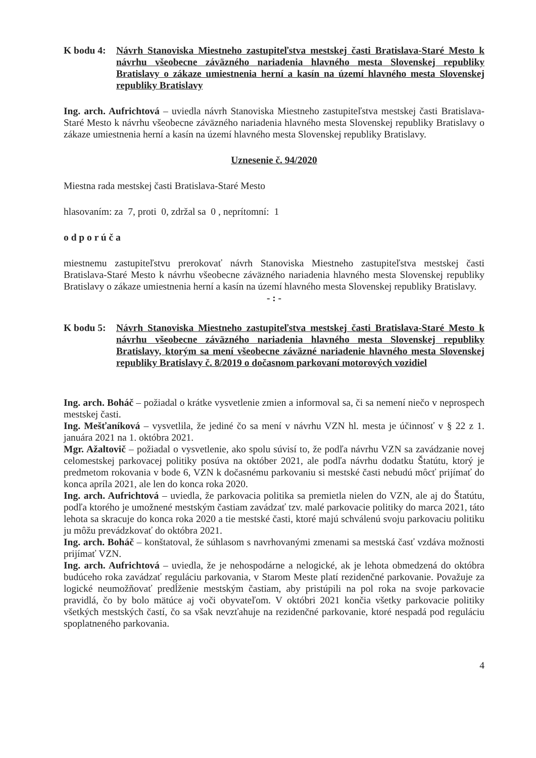K bodu 4:
Návrh Stanoviska Miestneho zastupiteľstva mestskej časti Bratislava-Staré Mesto k návrhu všeobecne záväzného nariadenia hlavného mesta Slovenskej republiky Bratislavy o zákaze umiestnenia herní a kasín na území hlavného mesta Slovenskej republiky Bratislavy
Ing. arch. Aufrichtová – uviedla návrh Stanoviska Miestneho zastupiteľstva mestskej časti Bratislava-Staré Mesto k návrhu všeobecne záväzného nariadenia hlavného mesta Slovenskej republiky Bratislavy o zákaze umiestnenia herní a kasín na území hlavného mesta Slovenskej republiky Bratislavy.
Uznesenie č. 94/2020
Miestna rada mestskej časti Bratislava-Staré Mesto
hlasovaním: za 7, proti 0, zdržal sa 0 , neprítomní: 1
o d p o r ú č a
miestnemu zastupiteľstvu prerokovať návrh Stanoviska Miestneho zastupiteľstva mestskej časti Bratislava-Staré Mesto k návrhu všeobecne záväzného nariadenia hlavného mesta Slovenskej republiky Bratislavy o zákaze umiestnenia herní a kasín na území hlavného mesta Slovenskej republiky Bratislavy.
- : -
K bodu 5:
Návrh Stanoviska Miestneho zastupiteľstva mestskej časti Bratislava-Staré Mesto k návrhu všeobecne záväzného nariadenia hlavného mesta Slovenskej republiky Bratislavy, ktorým sa mení všeobecne záväzné nariadenie hlavného mesta Slovenskej republiky Bratislavy č. 8/2019 o dočasnom parkovaní motorových vozidiel
Ing. arch. Boháč – požiadal o krátke vysvetlenie zmien a informoval sa, či sa nemení niečo v neprospech mestskej časti.
Ing. Mešťaníková – vysvetlila, že jediné čo sa mení v návrhu VZN hl. mesta je účinnosť v § 22 z 1. januára 2021 na 1. októbra 2021.
Mgr. Ažaltovič – požiadal o vysvetlenie, ako spolu súvisí to, že podľa návrhu VZN sa zavádzanie novej celomestskej parkovacej politiky posúva na október 2021, ale podľa návrhu dodatku Štatútu, ktorý je predmetom rokovania v bode 6, VZN k dočasnému parkovaniu si mestské časti nebudú môcť prijímať do konca apríla 2021, ale len do konca roka 2020.
Ing. arch. Aufrichtová – uviedla, že parkovacia politika sa premietla nielen do VZN, ale aj do Štatútu, podľa ktorého je umožnené mestským častiam zavádzať tzv. malé parkovacie politiky do marca 2021, táto lehota sa skracuje do konca roka 2020 a tie mestské časti, ktoré majú schválenú svoju parkovaciu politiku ju môžu prevádzkovať do októbra 2021.
Ing. arch. Boháč – konštatoval, že súhlasom s navrhovanými zmenami sa mestská časť vzdáva možnosti prijímať VZN.
Ing. arch. Aufrichtová – uviedla, že je nehospodárne a nelogické, ak je lehota obmedzená do októbra budúceho roka zavádzať reguláciu parkovania, v Starom Meste platí rezidenčné parkovanie. Považuje za logické neumožňovať predĺženie mestským častiam, aby pristúpili na pol roka na svoje parkovacie pravidlá, čo by bolo mätúce aj voči obyvateľom. V októbri 2021 končia všetky parkovacie politiky všetkých mestských častí, čo sa však nevzťahuje na rezidenčné parkovanie, ktoré nespadá pod reguláciu spoplatneného parkovania.
4